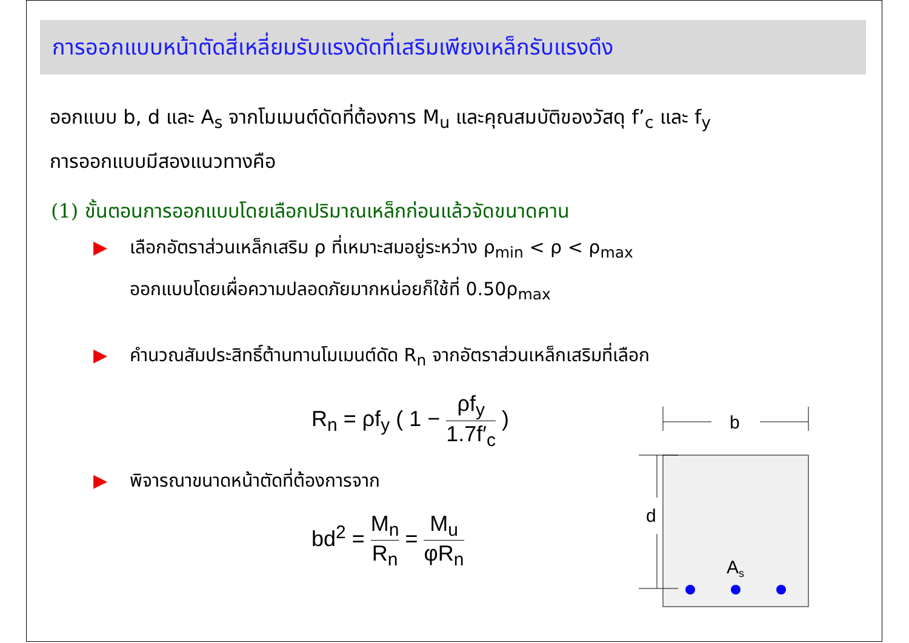การออกแบบหน้าตัดสี่เหลี่ยมรับแรงดัดที่เสริมเพียงเหล็กรับแรงดึง
ออกแบบ b, d และ A<sub>s</sub> จากโมเมนต์ดัดที่ต้องการ M<sub>u</sub> และคุณสมบัติของวัสดุ f’<sub>c</sub> และ f<sub>y</sub>
การออกแบบมีสองแนวทางคือ
(1) ขั้นตอนการออกแบบโดยเลือกปริมาณเหล็กก่อนแล้วจัดขนาดคาน
▶ เลือกอัตราส่วนเหล็กเสริม ρ ที่เหมาะสมอยู่ระหว่าง ρ<sub>min</sub> < ρ < ρ<sub>max</sub>
ออกแบบโดยเผื่อความปลอดภัยมากหน่อยก็ใช้ที่ 0.50ρ<sub>max</sub>
▶ คำนวณสัมประสิทธิ์ต้านทานโมเมนต์ดัด R<sub>n</sub> จากอัตราส่วนเหล็กเสริมที่เลือก
R<sub>n</sub> = ρf<sub>y</sub> ( 1 − ρf<sub>y</sub> 1.7f′<sub>c</sub> )
▶ พิจารณาขนาดหน้าตัดที่ต้องการจาก
bd<sup>2</sup> = M<sub>n</sub> R<sub>n</sub> = M<sub>u</sub> φR<sub>n</sub>
b
d
As